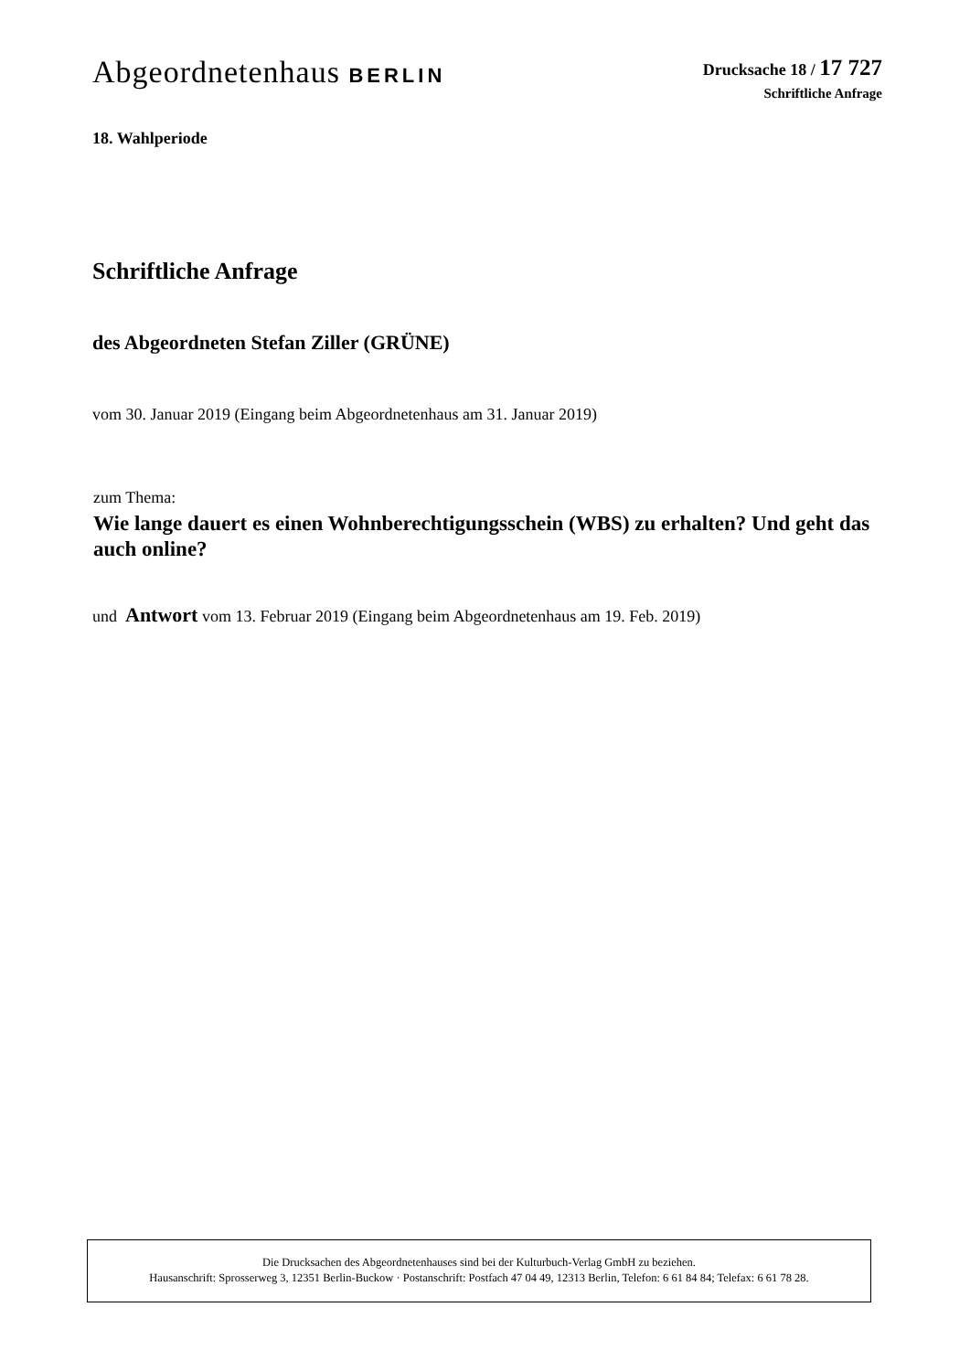Abgeordnetenhaus BERLIN
Drucksache 18 / 17 727
Schriftliche Anfrage
18. Wahlperiode
Schriftliche Anfrage
des Abgeordneten Stefan Ziller (GRÜNE)
vom 30. Januar 2019 (Eingang beim Abgeordnetenhaus am 31. Januar 2019)
zum Thema:
Wie lange dauert es einen Wohnberechtigungsschein (WBS) zu erhalten? Und geht das auch online?
und Antwort vom 13. Februar 2019 (Eingang beim Abgeordnetenhaus am 19. Feb. 2019)
Die Drucksachen des Abgeordnetenhauses sind bei der Kulturbuch-Verlag GmbH zu beziehen.
Hausanschrift: Sprosserweg 3, 12351 Berlin-Buckow · Postanschrift: Postfach 47 04 49, 12313 Berlin, Telefon: 6 61 84 84; Telefax: 6 61 78 28.